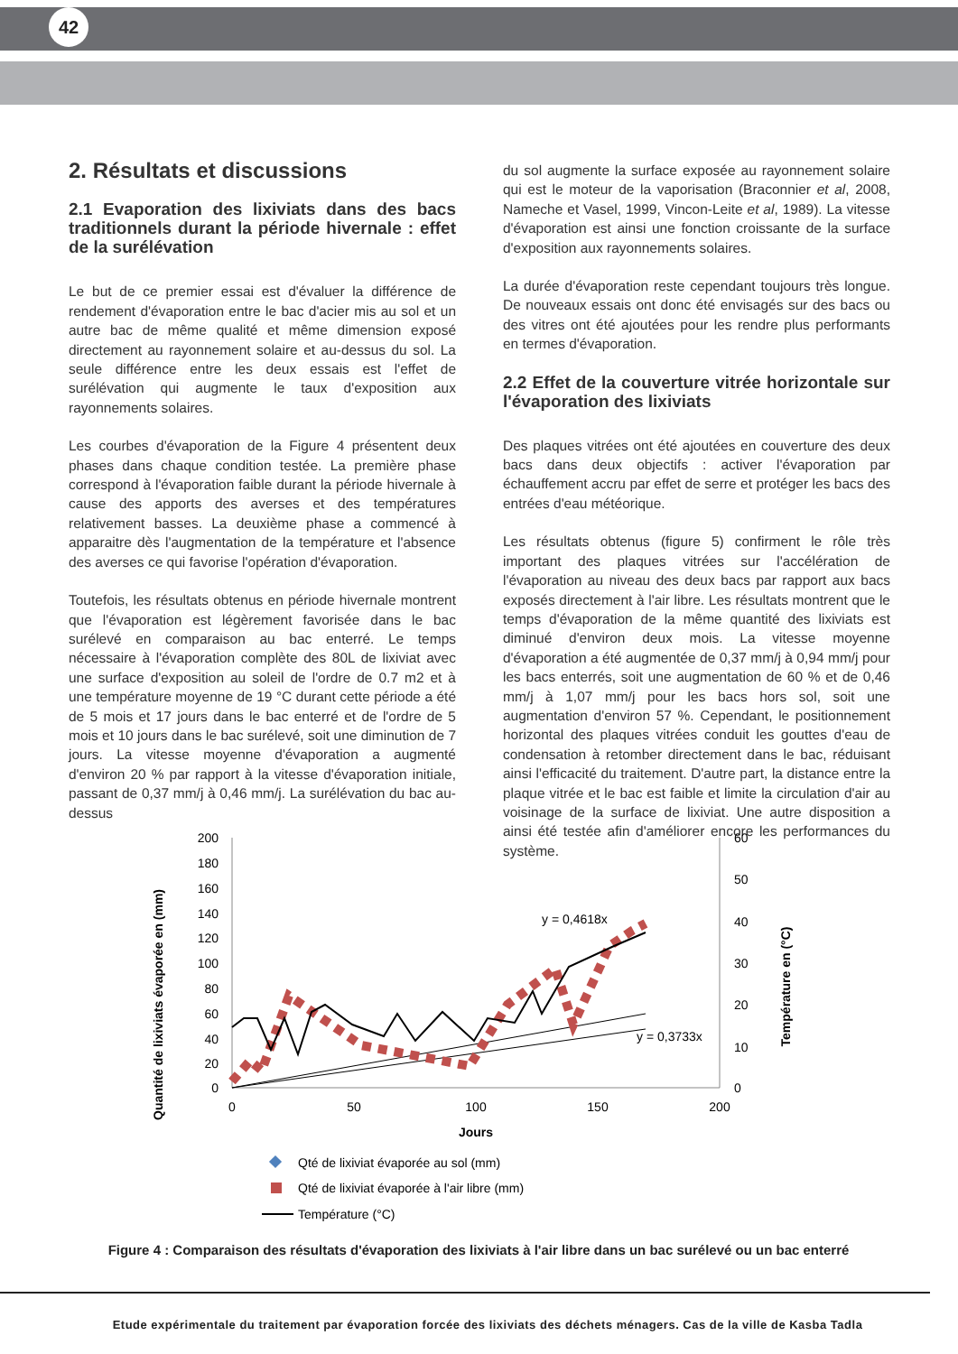42
2. Résultats et discussions
2.1 Evaporation des lixiviats dans des bacs traditionnels durant la période hivernale : effet de la surélévation
Le but de ce premier essai est d'évaluer la différence de rendement d'évaporation entre le bac d'acier mis au sol et un autre bac de même qualité et même dimension exposé directement au rayonnement solaire et au-dessus du sol. La seule différence entre les deux essais est l'effet de surélévation qui augmente le taux d'exposition aux rayonnements solaires.
Les courbes d'évaporation de la Figure 4 présentent deux phases dans chaque condition testée. La première phase correspond à l'évaporation faible durant la période hivernale à cause des apports des averses et des températures relativement basses. La deuxième phase a commencé à apparaitre dès l'augmentation de la température et l'absence des averses ce qui favorise l'opération d'évaporation.
Toutefois, les résultats obtenus en période hivernale montrent que l'évaporation est légèrement favorisée dans le bac surélevé en comparaison au bac enterré. Le temps nécessaire à l'évaporation complète des 80L de lixiviat avec une surface d'exposition au soleil de l'ordre de 0.7 m2 et à une température moyenne de 19 °C durant cette période a été de 5 mois et 17 jours dans le bac enterré et de l'ordre de 5 mois et 10 jours dans le bac surélevé, soit une diminution de 7 jours. La vitesse moyenne d'évaporation a augmenté d'environ 20 % par rapport à la vitesse d'évaporation initiale, passant de 0,37 mm/j à 0,46 mm/j. La surélévation du bac au-dessus
du sol augmente la surface exposée au rayonnement solaire qui est le moteur de la vaporisation (Braconnier et al, 2008, Nameche et Vasel, 1999, Vincon-Leite et al, 1989). La vitesse d'évaporation est ainsi une fonction croissante de la surface d'exposition aux rayonnements solaires.
La durée d'évaporation reste cependant toujours très longue. De nouveaux essais ont donc été envisagés sur des bacs ou des vitres ont été ajoutées pour les rendre plus performants en termes d'évaporation.
2.2 Effet de la couverture vitrée horizontale sur l'évaporation des lixiviats
Des plaques vitrées ont été ajoutées en couverture des deux bacs dans deux objectifs : activer l'évaporation par échauffement accru par effet de serre et protéger les bacs des entrées d'eau météorique.
Les résultats obtenus (figure 5) confirment le rôle très important des plaques vitrées sur l'accélération de l'évaporation au niveau des deux bacs par rapport aux bacs exposés directement à l'air libre. Les résultats montrent que le temps d'évaporation de la même quantité des lixiviats est diminué d'environ deux mois. La vitesse moyenne d'évaporation a été augmentée de 0,37 mm/j à 0,94 mm/j pour les bacs enterrés, soit une augmentation de 60 % et de 0,46 mm/j à 1,07 mm/j pour les bacs hors sol, soit une augmentation d'environ 57 %. Cependant, le positionnement horizontal des plaques vitrées conduit les gouttes d'eau de condensation à retomber directement dans le bac, réduisant ainsi l'efficacité du traitement. D'autre part, la distance entre la plaque vitrée et le bac est faible et limite la circulation d'air au voisinage de la surface de lixiviat. Une autre disposition a ainsi été testée afin d'améliorer encore les performances du système.
Quantité de lixiviats évaporée en (mm)
Température en (°C)
200
180
160
140
120
100
80
60
40
20
0
60
50
40
30
20
10
0
0
50
100
150
200
Jours
y = 0,4618x
y = 0,3733x
Qté de lixiviat évaporée au sol (mm)
Qté de lixiviat évaporée à l'air libre (mm)
Température (°C)
Figure 4 : Comparaison des résultats d'évaporation des lixiviats à l'air libre dans un bac surélevé ou un bac enterré
Etude expérimentale du traitement par évaporation forcée des lixiviats des déchets ménagers. Cas de la ville de Kasba Tadla